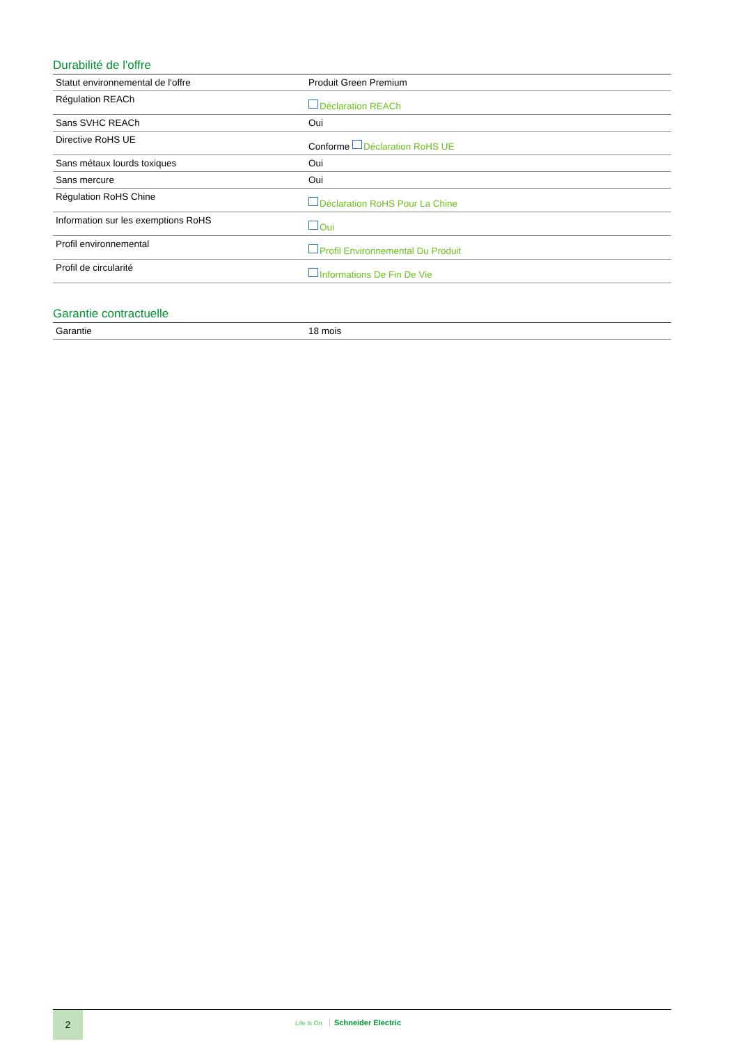Durabilité de l'offre
| Statut environnemental de l'offre | Produit Green Premium |
| Régulation REACh | Déclaration REACh |
| Sans SVHC REACh | Oui |
| Directive RoHS UE | Conforme Déclaration RoHS UE |
| Sans métaux lourds toxiques | Oui |
| Sans mercure | Oui |
| Régulation RoHS Chine | Déclaration RoHS Pour La Chine |
| Information sur les exemptions RoHS | Oui |
| Profil environnemental | Profil Environnemental Du Produit |
| Profil de circularité | Informations De Fin De Vie |
Garantie contractuelle
| Garantie | 18 mois |
2
Life Is On Schneider Electric